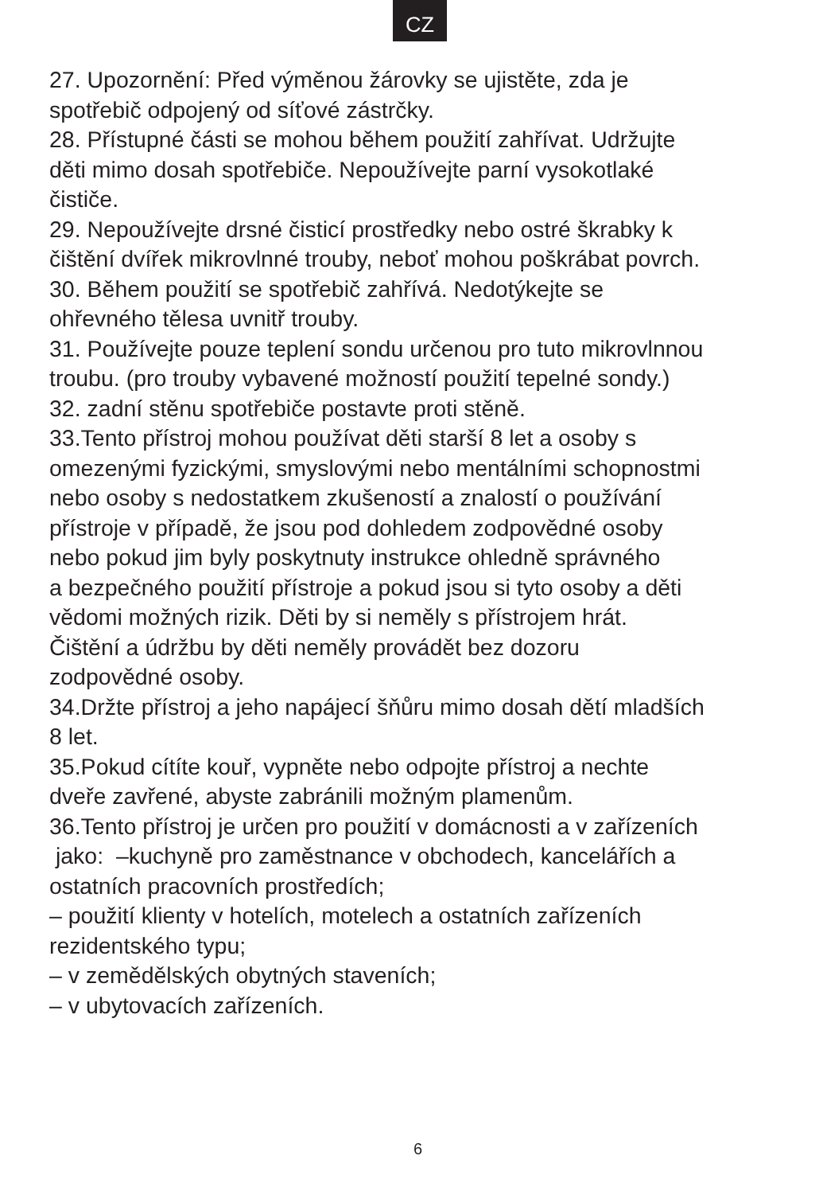CZ
27. Upozornění: Před výměnou žárovky se ujistěte, zda je
spotřebič odpojený od síťové zástrčky.
28. Přístupné části se mohou během použití zahřívat. Udržujte
děti mimo dosah spotřebiče. Nepoužívejte parní vysokotlaké
čističe.
29. Nepoužívejte drsné čisticí prostředky nebo ostré škrabky k
čištění dvířek mikrovlnné trouby, neboť mohou poškrábat povrch.
30. Během použití se spotřebič zahřívá. Nedotýkejte se
ohřevného tělesa uvnitř trouby.
31. Používejte pouze teplení sondu určenou pro tuto mikrovlnnou
troubu. (pro trouby vybavené možností použití tepelné sondy.)
32. zadní stěnu spotřebiče postavte proti stěně.
33.Tento přístroj mohou používat děti starší 8 let a osoby s
omezenými fyzickými, smyslovými nebo mentálními schopnostmi
nebo osoby s nedostatkem zkušeností a znalostí o používání
přístroje v případě, že jsou pod dohledem zodpovědné osoby
nebo pokud jim byly poskytnuty instrukce ohledně správného
a bezpečného použití přístroje a pokud jsou si tyto osoby a děti
vědomi možných rizik. Děti by si neměly s přístrojem hrát.
Čištění a údržbu by děti neměly provádět bez dozoru
zodpovědné osoby.
34.Držte přístroj a jeho napájecí šňůru mimo dosah dětí mladších
8 let.
35.Pokud cítíte kouř, vypněte nebo odpojte přístroj a nechte
dveře zavřené, abyste zabránili možným plamenům.
36.Tento přístroj je určen pro použití v domácnosti a v zařízeních
jako: –kuchyně pro zaměstnance v obchodech, kancelářích a
ostatních pracovních prostředích;
– použití klienty v hotelích, motelech a ostatních zařízeních
rezidentského typu;
– v zemědělských obytných staveních;
– v ubytovacích zařízeních.
6